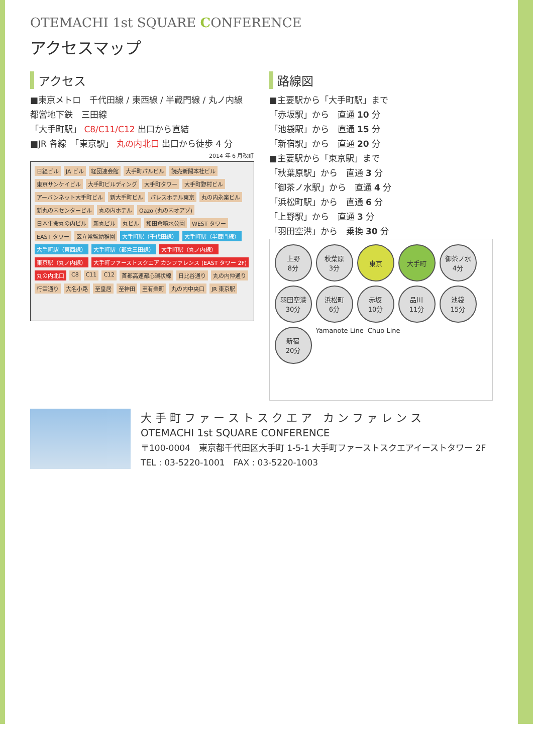OTEMACHI 1st SQUARE CONFERENCE
アクセスマップ
アクセス
■東京メトロ　千代田線 / 東西線 / 半蔵門線 / 丸ノ内線
都営地下鉄　三田線
「大手町駅」 C8/C11/C12 出口から直結
■JR 各線　「東京駅」 丸の内北口 出口から徒歩 4 分
2014 年 6 月改訂
日経ビル JA ビル 経団連会館 大手町パルビル 読売新聞本社ビル 東京サンケイビル 大手町ビルディング 大手町タワー 大手町野村ビル アーバンネット大手町ビル 新大手町ビル パレスホテル東京 丸の内永楽ビル 新丸の内センタービル 丸の内ホテル Oazo (丸の内オアゾ) 日本生命丸の内ビル 新丸ビル 丸ビル 和田倉噴水公園 WEST タワー EAST タワー 区立常盤幼稚園 大手町駅（千代田線） 大手町駅（半蔵門線） 大手町駅（東西線） 大手町駅（都営三田線） 大手町駅（丸ノ内線） 東京駅（丸ノ内線） 大手町ファーストスクエア カンファレンス (EAST タワー 2F) 丸の内北口 C8 C11 C12 首都高速都心環状線 日比谷通り 丸の内仲通り 行幸通り 大名小路 至皇居 至神田 至有楽町 丸の内中央口 JR 東京駅
路線図
■主要駅から「大手町駅」まで
「赤坂駅」から　直通 10 分
「池袋駅」から　直通 15 分
「新宿駅」から　直通 20 分
■主要駅から「東京駅」まで
「秋葉原駅」から　直通 3 分
「御茶ノ水駅」から　直通 4 分
「浜松町駅」から　直通 6 分
「上野駅」から　直通 3 分
「羽田空港」から　乗換 30 分
上野
8分
秋葉原
3分
東京
大手町
御茶ノ水
4分
羽田空港
30分
浜松町
6分
赤坂
10分
品川
11分
池袋
15分
新宿
20分
Yamanote Line Chuo Line
大 手 町 フ ァ ー ス ト ス ク エ ア　カ ン フ ァ レ ン ス
OTEMACHI 1st SQUARE CONFERENCE
〒100-0004　東京都千代田区大手町 1-5-1 大手町ファーストスクエアイーストタワー 2F
TEL : 03-5220-1001　FAX : 03-5220-1003